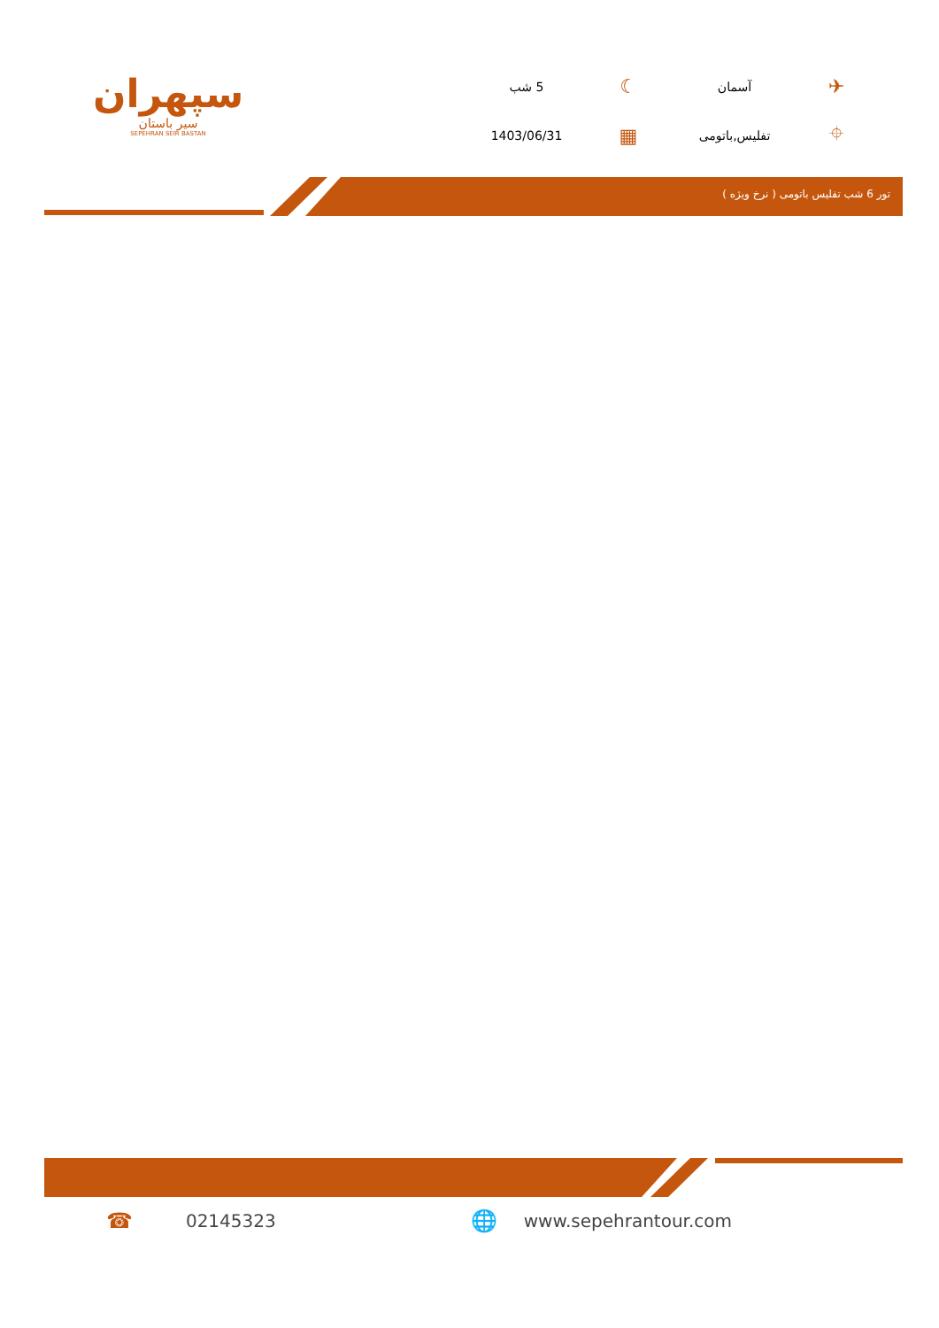سپهران
سیر باستان
SEPEHRAN SEIR BASTAN
✈ آسمان ☾ 5 شب ⌖ تفلیس,باتومی ▦ 1403/06/31
تور 6 شب تفلیس باتومی ( نرخ ویژه )
☎ 02145323 🌐 www.sepehrantour.com